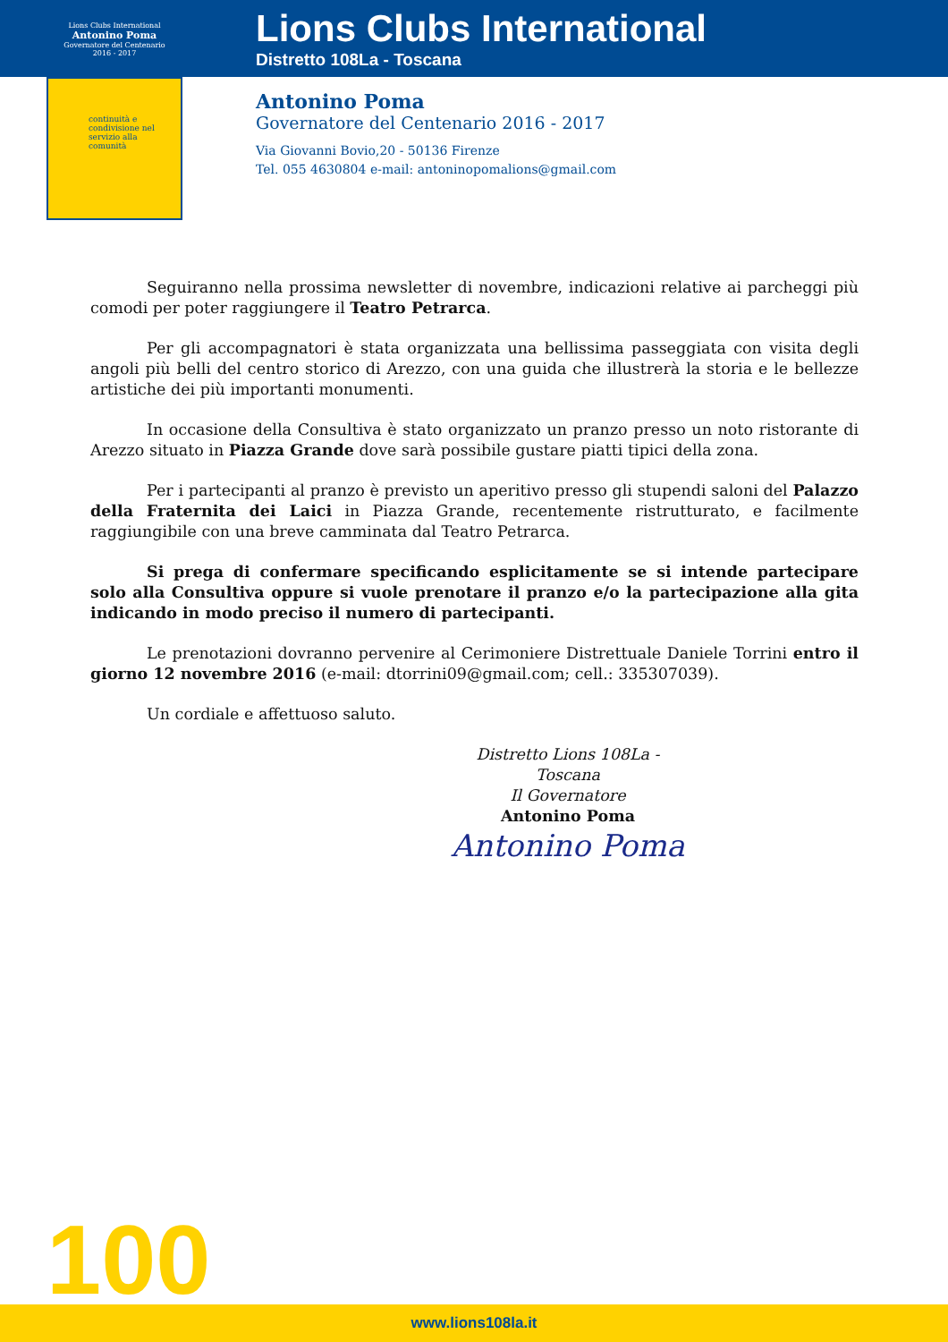Lions Clubs International
Antonino Poma
Governatore del Centenario
2016 - 2017
continuità e condivisione nel servizio alla comunità
Lions Clubs International
Distretto 108La - Toscana
Antonino Poma
Governatore del Centenario 2016 - 2017
Via Giovanni Bovio,20 - 50136 Firenze
Tel. 055 4630804 e-mail: antoninopomalions@gmail.com
Seguiranno nella prossima newsletter di novembre, indicazioni relative ai parcheggi più comodi per poter raggiungere il Teatro Petrarca.
Per gli accompagnatori è stata organizzata una bellissima passeggiata con visita degli angoli più belli del centro storico di Arezzo, con una guida che illustrerà la storia e le bellezze artistiche dei più importanti monumenti.
In occasione della Consultiva è stato organizzato un pranzo presso un noto ristorante di Arezzo situato in Piazza Grande dove sarà possibile gustare piatti tipici della zona.
Per i partecipanti al pranzo è previsto un aperitivo presso gli stupendi saloni del Palazzo della Fraternita dei Laici in Piazza Grande, recentemente ristrutturato, e facilmente raggiungibile con una breve camminata dal Teatro Petrarca.
Si prega di confermare specificando esplicitamente se si intende partecipare solo alla Consultiva oppure si vuole prenotare il pranzo e/o la partecipazione alla gita indicando in modo preciso il numero di partecipanti.
Le prenotazioni dovranno pervenire al Cerimoniere Distrettuale Daniele Torrini entro il giorno 12 novembre 2016 (e-mail: dtorrini09@gmail.com; cell.: 335307039).
Un cordiale e affettuoso saluto.
Distretto Lions 108La - Toscana
Il Governatore
Antonino Poma
Antonino Poma
100
www.lions108la.it